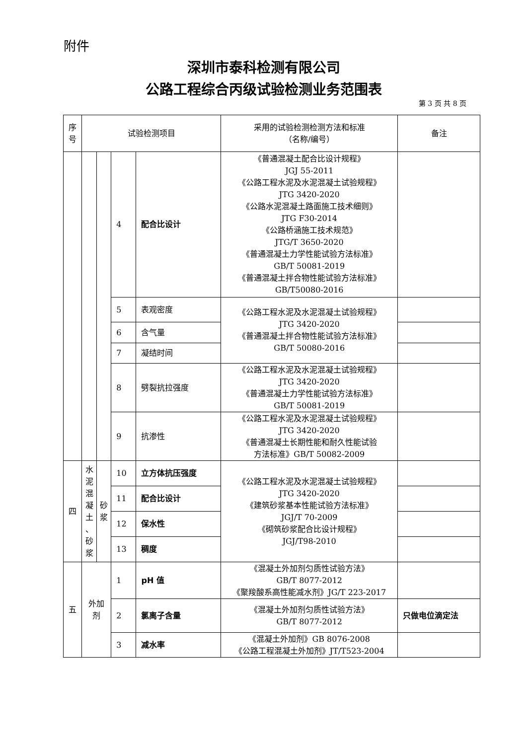附件
深圳市泰科检测有限公司
公路工程综合丙级试验检测业务范围表
第 3 页 共 8 页
| 序 号 | 试验检测项目 | | | | 采用的试验检测检测方法和标准 （名称/编号） | 备注 |
| --- | --- | --- | --- | --- | --- | --- |
| | | | 4 | 配合比设计 | 《普通混凝土配合比设计规程》 JGJ 55-2011 《公路工程水泥及水泥混凝土试验规程》 JTG 3420-2020 《公路水泥混凝土路面施工技术细则》 JTG F30-2014 《公路桥涵施工技术规范》 JTG/T 3650-2020 《普通混凝土力学性能试验方法标准》 GB/T 50081-2019 《普通混凝土拌合物性能试验方法标准》 GB/T50080-2016 | |
| | | | 5 | 表观密度 | 《公路工程水泥及水泥混凝土试验规程》 JTG 3420-2020 《普通混凝土拌合物性能试验方法标准》 GB/T 50080-2016 | |
| | | | 6 | 含气量 | | |
| | | | 7 | 凝结时间 | | |
| | | | 8 | 劈裂抗拉强度 | 《公路工程水泥及水泥混凝土试验规程》 JTG 3420-2020 《普通混凝土力学性能试验方法标准》 GB/T 50081-2019 | |
| | | | 9 | 抗渗性 | 《公路工程水泥及水泥混凝土试验规程》 JTG 3420-2020 《普通混凝土长期性能和耐久性能试验 方法标准》GB/T 50082-2009 | |
| 四 | 水 泥 混 凝 土 、 砂 浆 | 砂 浆 | 10 | 立方体抗压强度 | 《公路工程水泥及水泥混凝土试验规程》 JTG 3420-2020 《建筑砂浆基本性能试验方法标准》 JGJ/T 70-2009 《砌筑砂浆配合比设计规程》 JGJ/T98-2010 | |
| | | | 11 | 配合比设计 | | |
| | | | 12 | 保水性 | | |
| | | | 13 | 稠度 | | |
| 五 | 外加 剂 | | 1 | pH 值 | 《混凝土外加剂匀质性试验方法》 GB/T 8077-2012 《聚羧酸系高性能减水剂》JG/T 223-2017 | |
| | | | 2 | 氯离子含量 | 《混凝土外加剂匀质性试验方法》 GB/T 8077-2012 | 只做电位滴定法 |
| | | | 3 | 减水率 | 《混凝土外加剂》GB 8076-2008 《公路工程混凝土外加剂》JT/T523-2004 | |